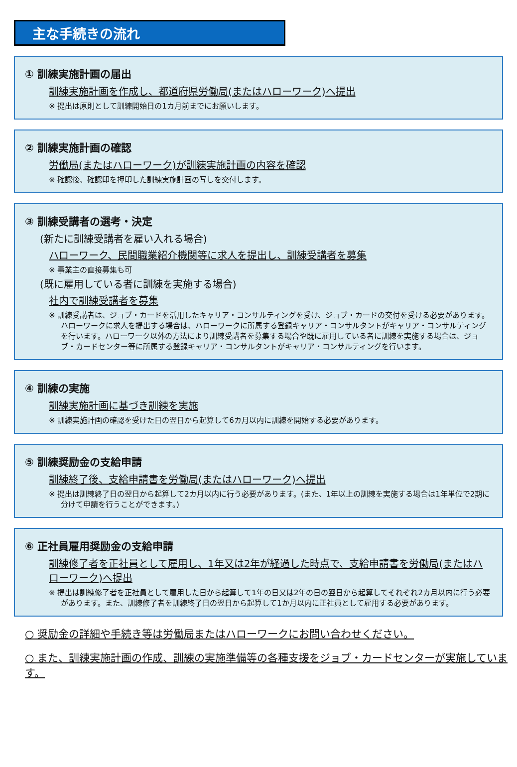主な手続きの流れ
① 訓練実施計画の届出
訓練実施計画を作成し、都道府県労働局(またはハローワーク)へ提出
※ 提出は原則として訓練開始日の1カ月前までにお願いします。
② 訓練実施計画の確認
労働局(またはハローワーク)が訓練実施計画の内容を確認
※ 確認後、確認印を押印した訓練実施計画の写しを交付します。
③ 訓練受講者の選考・決定
(新たに訓練受講者を雇い入れる場合)
ハローワーク、民間職業紹介機関等に求人を提出し、訓練受講者を募集
※ 事業主の直接募集も可
(既に雇用している者に訓練を実施する場合)
社内で訓練受講者を募集
※ 訓練受講者は、ジョブ・カードを活用したキャリア・コンサルティングを受け、ジョブ・カードの交付を受ける必要があります。ハローワークに求人を提出する場合は、ハローワークに所属する登録キャリア・コンサルタントがキャリア・コンサルティングを行います。ハローワーク以外の方法により訓練受講者を募集する場合や既に雇用している者に訓練を実施する場合は、ジョブ・カードセンター等に所属する登録キャリア・コンサルタントがキャリア・コンサルティングを行います。
④ 訓練の実施
訓練実施計画に基づき訓練を実施
※ 訓練実施計画の確認を受けた日の翌日から起算して6カ月以内に訓練を開始する必要があります。
⑤ 訓練奨励金の支給申請
訓練終了後、支給申請書を労働局(またはハローワーク)へ提出
※ 提出は訓練終了日の翌日から起算して2カ月以内に行う必要があります。(また、1年以上の訓練を実施する場合は1年単位で2期に分けて申請を行うことができます。)
⑥ 正社員雇用奨励金の支給申請
訓練修了者を正社員として雇用し、1年又は2年が経過した時点で、支給申請書を労働局(またはハローワーク)へ提出
※ 提出は訓練修了者を正社員として雇用した日から起算して1年の日又は2年の日の翌日から起算してそれぞれ2カ月以内に行う必要があります。また、訓練修了者を訓練終了日の翌日から起算して1か月以内に正社員として雇用する必要があります。
○ 奨励金の詳細や手続き等は労働局またはハローワークにお問い合わせください。
○ また、訓練実施計画の作成、訓練の実施準備等の各種支援をジョブ・カードセンターが実施しています。